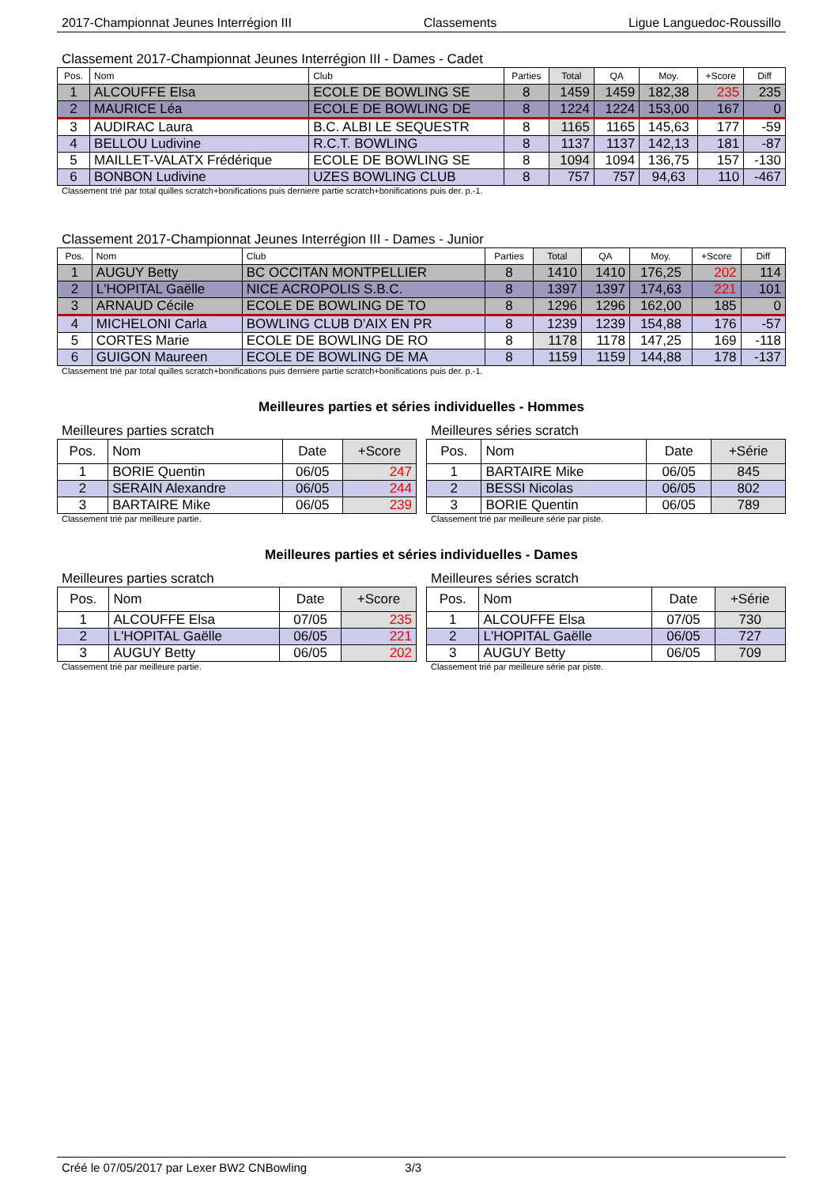2017-Championnat Jeunes Interrégion III Classements Ligue Languedoc-Roussillo
Classement 2017-Championnat Jeunes Interrégion III - Dames - Cadet
| Pos. | Nom | Club | Parties | Total | QA | Moy. | +Score | Diff |
| --- | --- | --- | --- | --- | --- | --- | --- | --- |
| 1 | ALCOUFFE Elsa | ECOLE DE BOWLING SE | 8 | 1459 | 1459 | 182,38 | 235 | 235 |
| 2 | MAURICE Léa | ECOLE DE BOWLING DE | 8 | 1224 | 1224 | 153,00 | 167 | 0 |
| 3 | AUDIRAC Laura | B.C. ALBI LE SEQUESTR | 8 | 1165 | 1165 | 145,63 | 177 | -59 |
| 4 | BELLOU Ludivine | R.C.T. BOWLING | 8 | 1137 | 1137 | 142,13 | 181 | -87 |
| 5 | MAILLET-VALATX Frédérique | ECOLE DE BOWLING SE | 8 | 1094 | 1094 | 136,75 | 157 | -130 |
| 6 | BONBON Ludivine | UZES BOWLING CLUB | 8 | 757 | 757 | 94,63 | 110 | -467 |
Classement trié par total quilles scratch+bonifications puis derniere partie scratch+bonifications puis der. p.-1.
Classement 2017-Championnat Jeunes Interrégion III - Dames - Junior
| Pos. | Nom | Club | Parties | Total | QA | Moy. | +Score | Diff |
| --- | --- | --- | --- | --- | --- | --- | --- | --- |
| 1 | AUGUY Betty | BC OCCITAN MONTPELLIER | 8 | 1410 | 1410 | 176,25 | 202 | 114 |
| 2 | L'HOPITAL Gaëlle | NICE ACROPOLIS S.B.C. | 8 | 1397 | 1397 | 174,63 | 221 | 101 |
| 3 | ARNAUD Cécile | ECOLE DE BOWLING DE TO | 8 | 1296 | 1296 | 162,00 | 185 | 0 |
| 4 | MICHELONI Carla | BOWLING CLUB D'AIX EN PR | 8 | 1239 | 1239 | 154,88 | 176 | -57 |
| 5 | CORTES Marie | ECOLE DE BOWLING DE RO | 8 | 1178 | 1178 | 147,25 | 169 | -118 |
| 6 | GUIGON Maureen | ECOLE DE BOWLING DE MA | 8 | 1159 | 1159 | 144,88 | 178 | -137 |
Classement trié par total quilles scratch+bonifications puis derniere partie scratch+bonifications puis der. p.-1.
Meilleures parties et séries individuelles - Hommes
Meilleures parties scratch
| Pos. | Nom | Date | +Score |
| --- | --- | --- | --- |
| 1 | BORIE Quentin | 06/05 | 247 |
| 2 | SERAIN Alexandre | 06/05 | 244 |
| 3 | BARTAIRE Mike | 06/05 | 239 |
Classement trié par meilleure partie.
Meilleures séries scratch
| Pos. | Nom | Date | +Série |
| --- | --- | --- | --- |
| 1 | BARTAIRE Mike | 06/05 | 845 |
| 2 | BESSI Nicolas | 06/05 | 802 |
| 3 | BORIE Quentin | 06/05 | 789 |
Classement trié par meilleure série par piste.
Meilleures parties et séries individuelles - Dames
Meilleures parties scratch
| Pos. | Nom | Date | +Score |
| --- | --- | --- | --- |
| 1 | ALCOUFFE Elsa | 07/05 | 235 |
| 2 | L'HOPITAL Gaëlle | 06/05 | 221 |
| 3 | AUGUY Betty | 06/05 | 202 |
Classement trié par meilleure partie.
Meilleures séries scratch
| Pos. | Nom | Date | +Série |
| --- | --- | --- | --- |
| 1 | ALCOUFFE Elsa | 07/05 | 730 |
| 2 | L'HOPITAL Gaëlle | 06/05 | 727 |
| 3 | AUGUY Betty | 06/05 | 709 |
Classement trié par meilleure série par piste.
Créé le 07/05/2017 par Lexer BW2 CNBowling 3/3